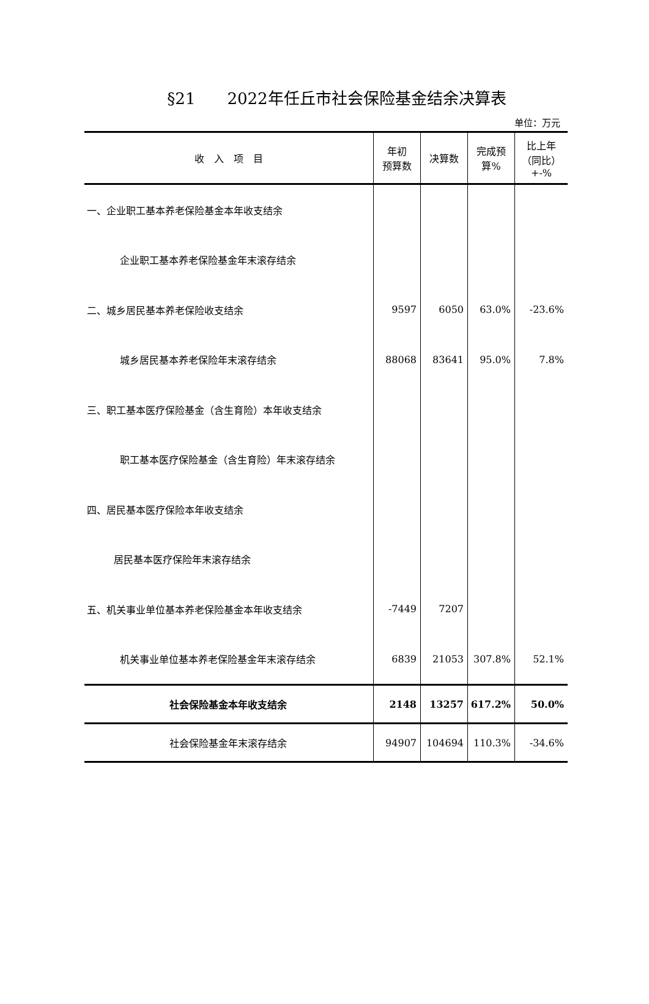§21　　2022年任丘市社会保险基金结余决算表
单位：万元
| 收 入 项 目 | 年初 预算数 | 决算数 | 完成预 算% | 比上年 （同比） +-% |
| --- | --- | --- | --- | --- |
| 一、企业职工基本养老保险基金本年收支结余 | | | | |
| 企业职工基本养老保险基金年末滚存结余 | | | | |
| 二、城乡居民基本养老保险收支结余 | 9597 | 6050 | 63.0% | -23.6% |
| 城乡居民基本养老保险年末滚存结余 | 88068 | 83641 | 95.0% | 7.8% |
| 三、职工基本医疗保险基金（含生育险）本年收支结余 | | | | |
| 职工基本医疗保险基金（含生育险）年末滚存结余 | | | | |
| 四、居民基本医疗保险本年收支结余 | | | | |
| 居民基本医疗保险年末滚存结余 | | | | |
| 五、机关事业单位基本养老保险基金本年收支结余 | -7449 | 7207 | | |
| 机关事业单位基本养老保险基金年末滚存结余 | 6839 | 21053 | 307.8% | 52.1% |
| 社会保险基金本年收支结余 | 2148 | 13257 | 617.2% | 50.0% |
| 社会保险基金年末滚存结余 | 94907 | 104694 | 110.3% | -34.6% |